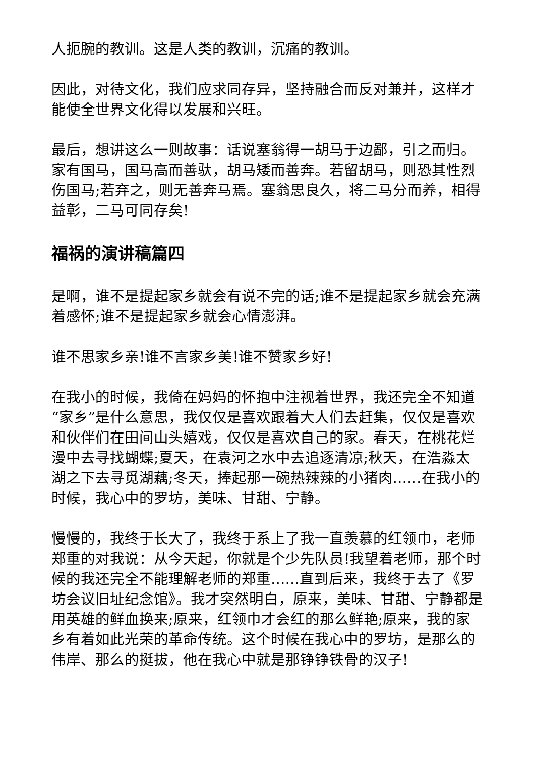人扼腕的教训。这是人类的教训，沉痛的教训。
因此，对待文化，我们应求同存异，坚持融合而反对兼并，这样才能使全世界文化得以发展和兴旺。
最后，想讲这么一则故事：话说塞翁得一胡马于边鄙，引之而归。家有国马，国马高而善驮，胡马矮而善奔。若留胡马，则恐其性烈伤国马;若弃之，则无善奔马焉。塞翁思良久，将二马分而养，相得益彰，二马可同存矣!
福祸的演讲稿篇四
是啊，谁不是提起家乡就会有说不完的话;谁不是提起家乡就会充满着感怀;谁不是提起家乡就会心情澎湃。
谁不思家乡亲!谁不言家乡美!谁不赞家乡好!
在我小的时候，我倚在妈妈的怀抱中注视着世界，我还完全不知道“家乡”是什么意思，我仅仅是喜欢跟着大人们去赶集，仅仅是喜欢和伙伴们在田间山头嬉戏，仅仅是喜欢自己的家。春天，在桃花烂漫中去寻找蝴蝶;夏天，在袁河之水中去追逐清凉;秋天，在浩淼太湖之下去寻觅湖藕;冬天，捧起那一碗热辣辣的小猪肉……在我小的时候，我心中的罗坊，美味、甘甜、宁静。
慢慢的，我终于长大了，我终于系上了我一直羡慕的红领巾，老师郑重的对我说：从今天起，你就是个少先队员!我望着老师，那个时候的我还完全不能理解老师的郑重……直到后来，我终于去了《罗坊会议旧址纪念馆》。我才突然明白，原来，美味、甘甜、宁静都是用英雄的鲜血换来;原来，红领巾才会红的那么鲜艳;原来，我的家乡有着如此光荣的革命传统。这个时候在我心中的罗坊，是那么的伟岸、那么的挺拔，他在我心中就是那铮铮铁骨的汉子!